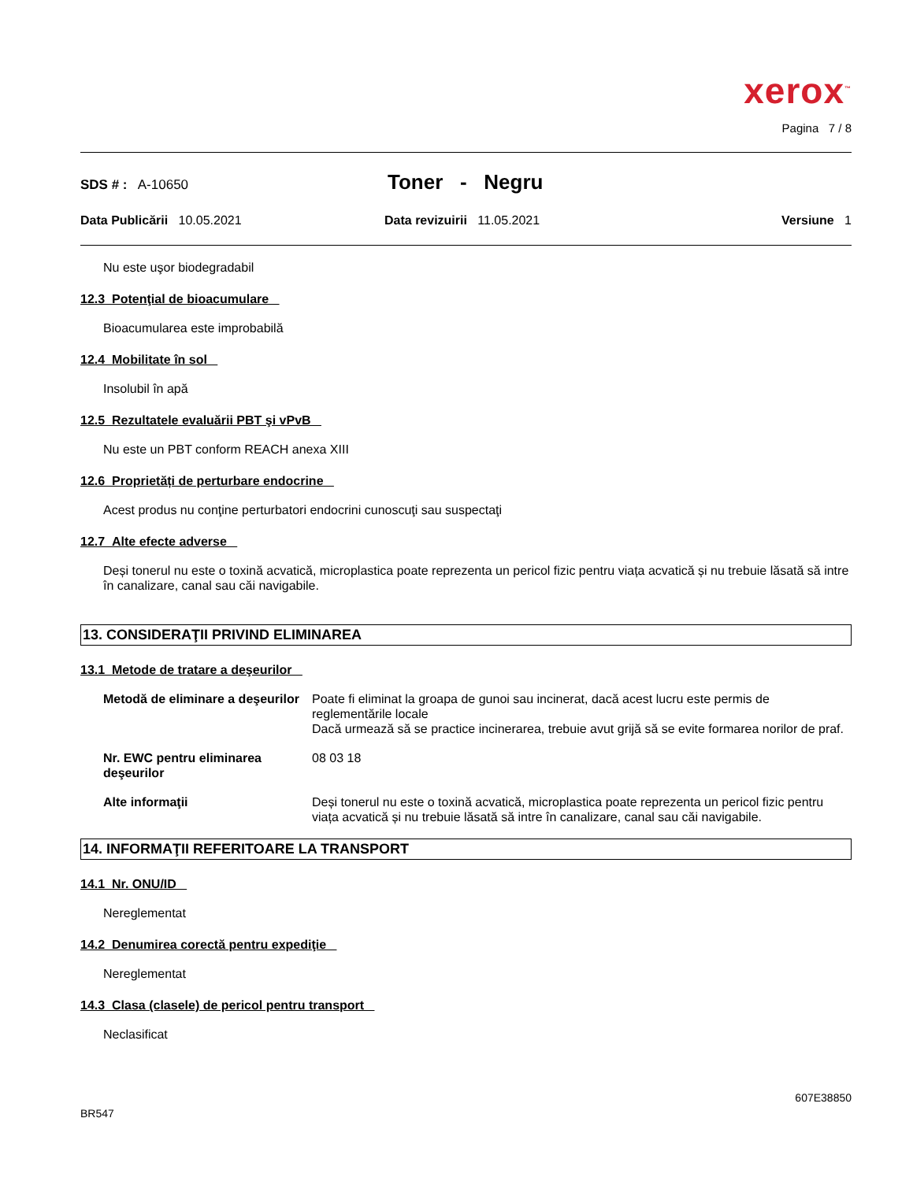xerox<sup>™</sup>
Pagina 7 / 8
SDS # : A-10650
Toner - Negru
Data Publicării 10.05.2021 Data revizuirii 11.05.2021 Versiune 1
Nu este uşor biodegradabil
12.3 Potenţial de bioacumulare
Bioacumularea este improbabilă
12.4 Mobilitate în sol
Insolubil în apă
12.5 Rezultatele evaluării PBT şi vPvB
Nu este un PBT conform REACH anexa XIII
12.6 Proprietăți de perturbare endocrine
Acest produs nu conţine perturbatori endocrini cunoscuţi sau suspectaţi
12.7 Alte efecte adverse
Deși tonerul nu este o toxină acvatică, microplastica poate reprezenta un pericol fizic pentru viața acvatică și nu trebuie lăsată să intre în canalizare, canal sau căi navigabile.
13. CONSIDERAŢII PRIVIND ELIMINAREA
13.1 Metode de tratare a deşeurilor
Metodă de eliminare a deşeurilor
Poate fi eliminat la groapa de gunoi sau incinerat, dacă acest lucru este permis de reglementările locale
Dacă urmează să se practice incinerarea, trebuie avut grijă să se evite formarea norilor de praf.
Nr. EWC pentru eliminarea deşeurilor
08 03 18
Alte informaţii Deși tonerul nu este o toxină acvatică, microplastica poate reprezenta un pericol fizic pentru viața acvatică și nu trebuie lăsată să intre în canalizare, canal sau căi navigabile.
14. INFORMAŢII REFERITOARE LA TRANSPORT
14.1 Nr. ONU/ID
Nereglementat
14.2 Denumirea corectă pentru expediţie
Nereglementat
14.3 Clasa (clasele) de pericol pentru transport
Neclasificat
607E38850
BR547